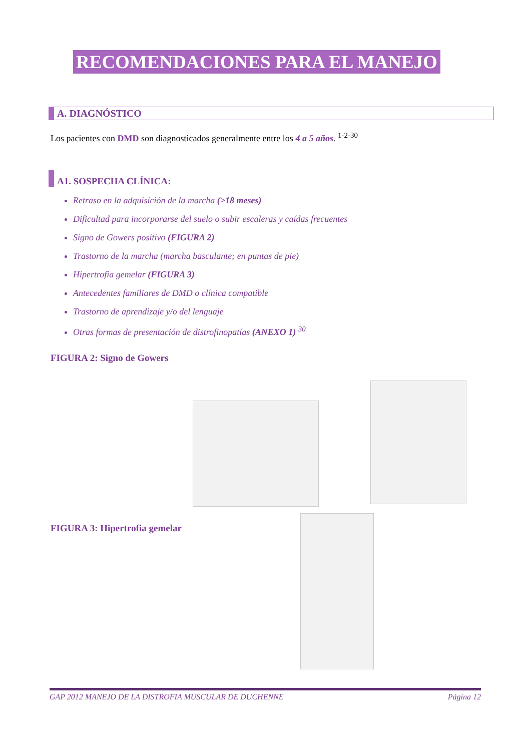RECOMENDACIONES PARA EL MANEJO
A. DIAGNÓSTICO
Los pacientes con DMD son diagnosticados generalmente entre los 4 a 5 años. <sup>1-2-30</sup>
A1. SOSPECHA CLÍNICA:
Retraso en la adquisición de la marcha (>18 meses)
Dificultad para incorporarse del suelo o subir escaleras y caídas frecuentes
Signo de Gowers positivo (FIGURA 2)
Trastorno de la marcha (marcha basculante; en puntas de pie)
Hipertrofia gemelar (FIGURA 3)
Antecedentes familiares de DMD o clínica compatible
Trastorno de aprendizaje y/o del lenguaje
Otras formas de presentación de distrofinopatías (ANEXO 1) <sup>30</sup>
FIGURA 2: Signo de Gowers
FIGURA 3: Hipertrofia gemelar
GAP 2012 MANEJO DE LA DISTROFIA MUSCULAR DE DUCHENNE Página 12